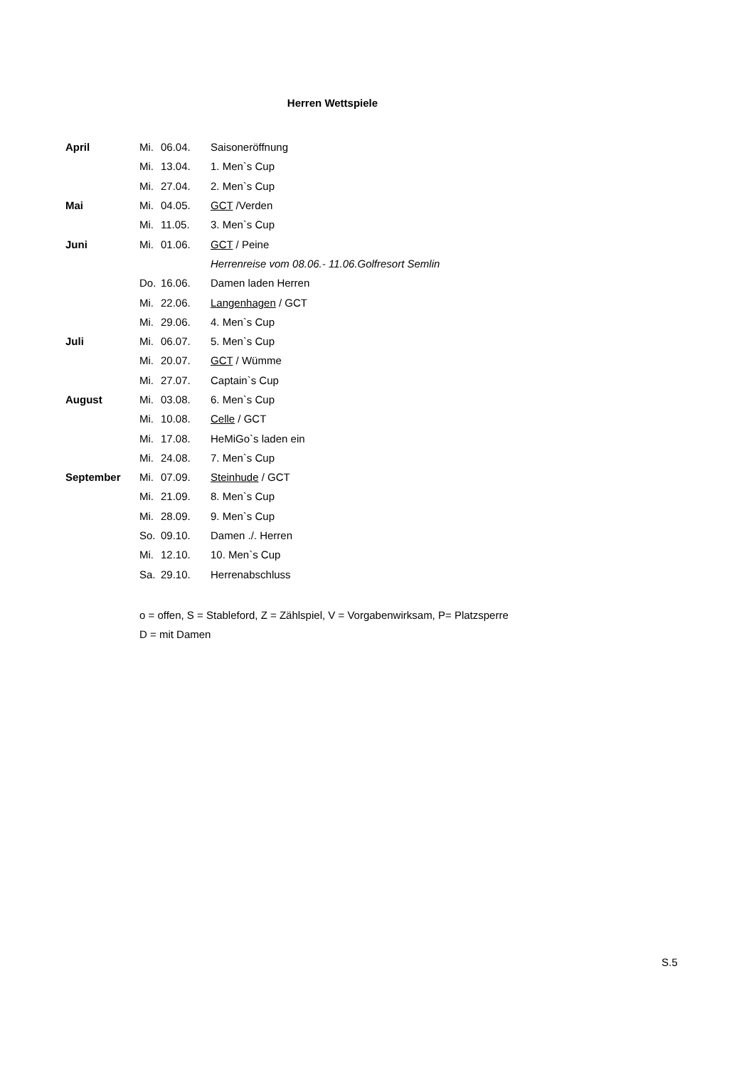Herren Wettspiele
| April | Mi. | 06.04. | Saisoneröffnung |
| | Mi. | 13.04. | 1. Men`s Cup |
| | Mi. | 27.04. | 2. Men`s Cup |
| Mai | Mi. | 04.05. | GCT /Verden |
| | Mi. | 11.05. | 3. Men`s Cup |
| Juni | Mi. | 01.06. | GCT / Peine |
| | | | Herrenreise vom 08.06.- 11.06.Golfresort Semlin |
| | Do. | 16.06. | Damen laden Herren |
| | Mi. | 22.06. | Langenhagen / GCT |
| | Mi. | 29.06. | 4. Men`s Cup |
| Juli | Mi. | 06.07. | 5. Men`s Cup |
| | Mi. | 20.07. | GCT / Wümme |
| | Mi. | 27.07. | Captain`s Cup |
| August | Mi. | 03.08. | 6. Men`s Cup |
| | Mi. | 10.08. | Celle / GCT |
| | Mi. | 17.08. | HeMiGo`s laden ein |
| | Mi. | 24.08. | 7. Men`s Cup |
| September | Mi. | 07.09. | Steinhude / GCT |
| | Mi. | 21.09. | 8. Men`s Cup |
| | Mi. | 28.09. | 9. Men`s Cup |
| | So. | 09.10. | Damen ./. Herren |
| | Mi. | 12.10. | 10. Men`s Cup |
| | Sa. | 29.10. | Herrenabschluss |
o = offen, S = Stableford, Z = Zählspiel, V = Vorgabenwirksam, P= Platzsperre
D = mit Damen
S.5